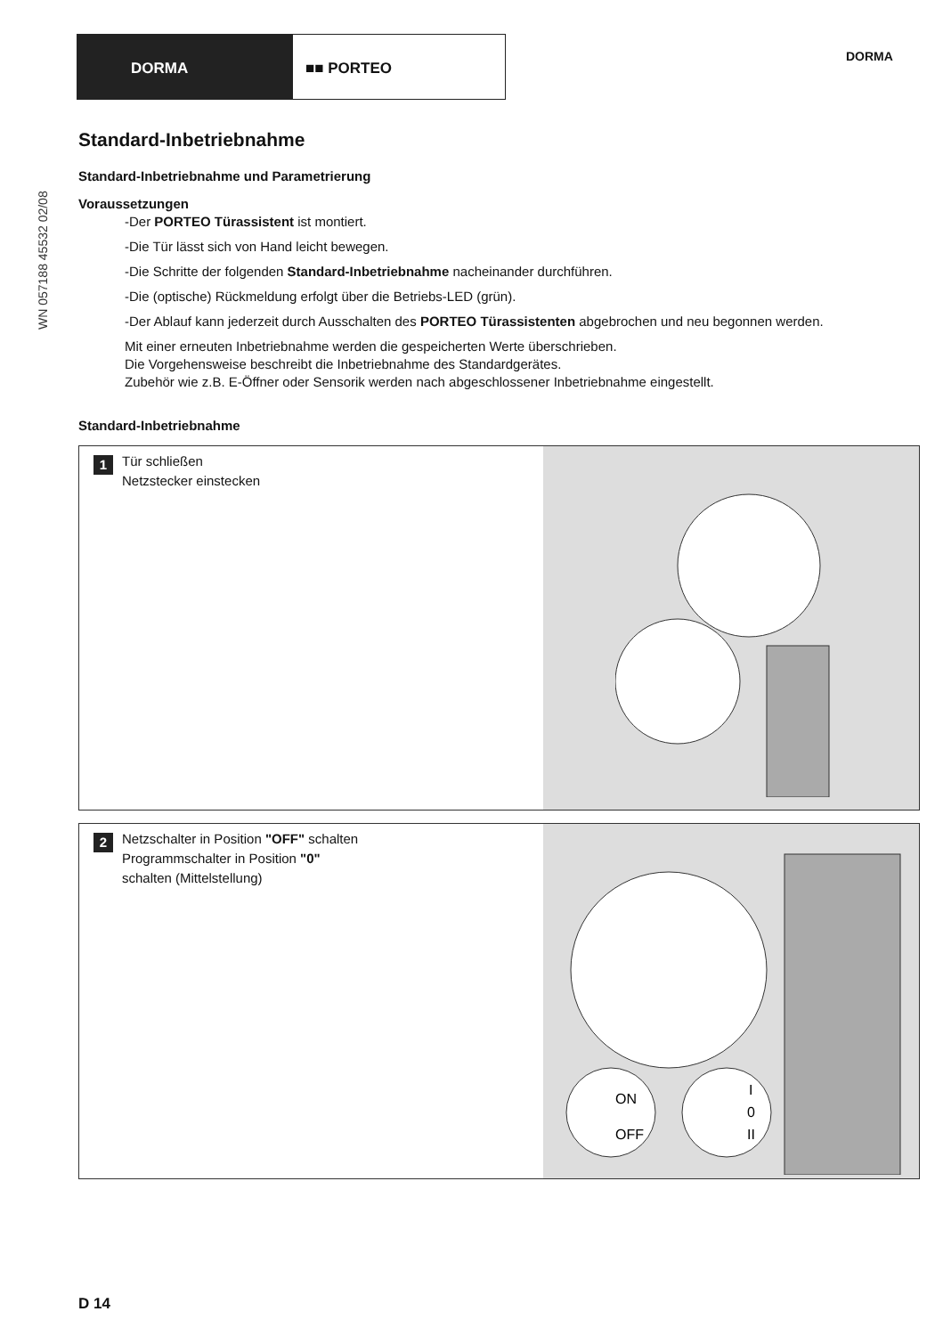DORMA ■■ PORTEO
DORMA
WN 057188 45532 02/08
Standard-Inbetriebnahme
Standard-Inbetriebnahme und Parametrierung
Voraussetzungen
-Der PORTEO Türassistent ist montiert.
-Die Tür lässt sich von Hand leicht bewegen.
-Die Schritte der folgenden Standard-Inbetriebnahme nacheinander durchführen.
-Die (optische) Rückmeldung erfolgt über die Betriebs-LED (grün).
-Der Ablauf kann jederzeit durch Ausschalten des PORTEO Türassistenten abgebrochen und neu begonnen werden.
Mit einer erneuten Inbetriebnahme werden die gespeicherten Werte überschrieben.
Die Vorgehensweise beschreibt die Inbetriebnahme des Standardgerätes.
Zubehör wie z.B. E-Öffner oder Sensorik werden nach abgeschlossener Inbetriebnahme eingestellt.
Standard-Inbetriebnahme
1
Tür schließen
Netzstecker einstecken
2
Netzschalter in Position "OFF" schalten
Programmschalter in Position "0"
schalten (Mittelstellung)
ON
OFF
I
0
II
D 14